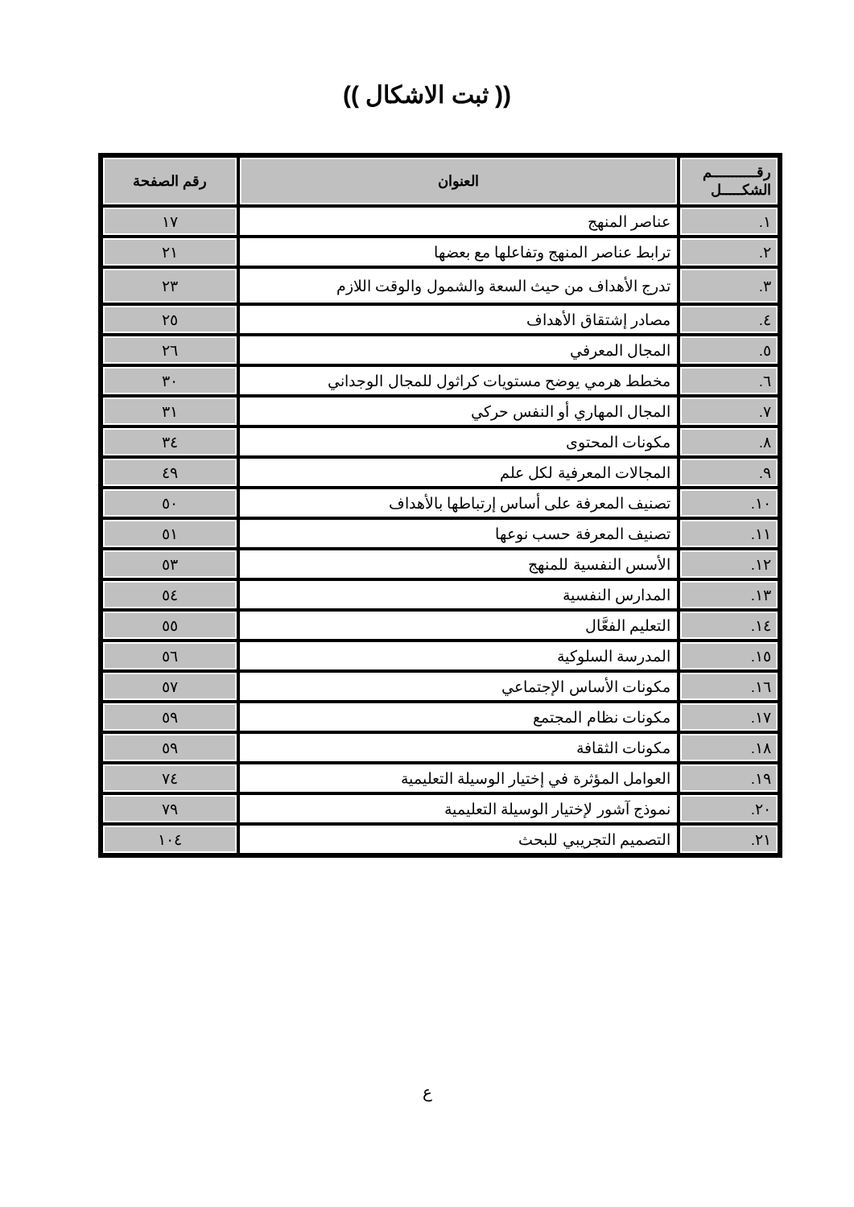(( ثبت الاشكال ))
| رقـــــــــــم الشكـــــل | العنوان | رقم الصفحة |
| --- | --- | --- |
| ١. | عناصر المنهج | ١٧ |
| ٢. | ترابط عناصر المنهج وتفاعلها مع بعضها | ٢١ |
| ٣. | تدرج الأهداف من حيث السعة والشمول والوقت اللازم | ٢٣ |
| ٤. | مصادر إشتقاق الأهداف | ٢٥ |
| ٥. | المجال المعرفي | ٢٦ |
| ٦. | مخطط هرمي يوضح مستويات كراثول للمجال الوجداني | ٣٠ |
| ٧. | المجال المهاري أو النفس حركي | ٣١ |
| ٨. | مكونات المحتوى | ٣٤ |
| ٩. | المجالات المعرفية لكل علم | ٤٩ |
| ١٠. | تصنيف المعرفة على أساس إرتباطها بالأهداف | ٥٠ |
| ١١. | تصنيف المعرفة حسب نوعها | ٥١ |
| ١٢. | الأسس النفسية للمنهج | ٥٣ |
| ١٣. | المدارس النفسية | ٥٤ |
| ١٤. | التعليم الفعَّال | ٥٥ |
| ١٥. | المدرسة السلوكية | ٥٦ |
| ١٦. | مكونات الأساس الإجتماعي | ٥٧ |
| ١٧. | مكونات نظام المجتمع | ٥٩ |
| ١٨. | مكونات الثقافة | ٥٩ |
| ١٩. | العوامل المؤثرة في إختيار الوسيلة التعليمية | ٧٤ |
| ٢٠. | نموذج آشور لإختيار الوسيلة التعليمية | ٧٩ |
| ٢١. | التصميم التجريبي للبحث | ١٠٤ |
ع